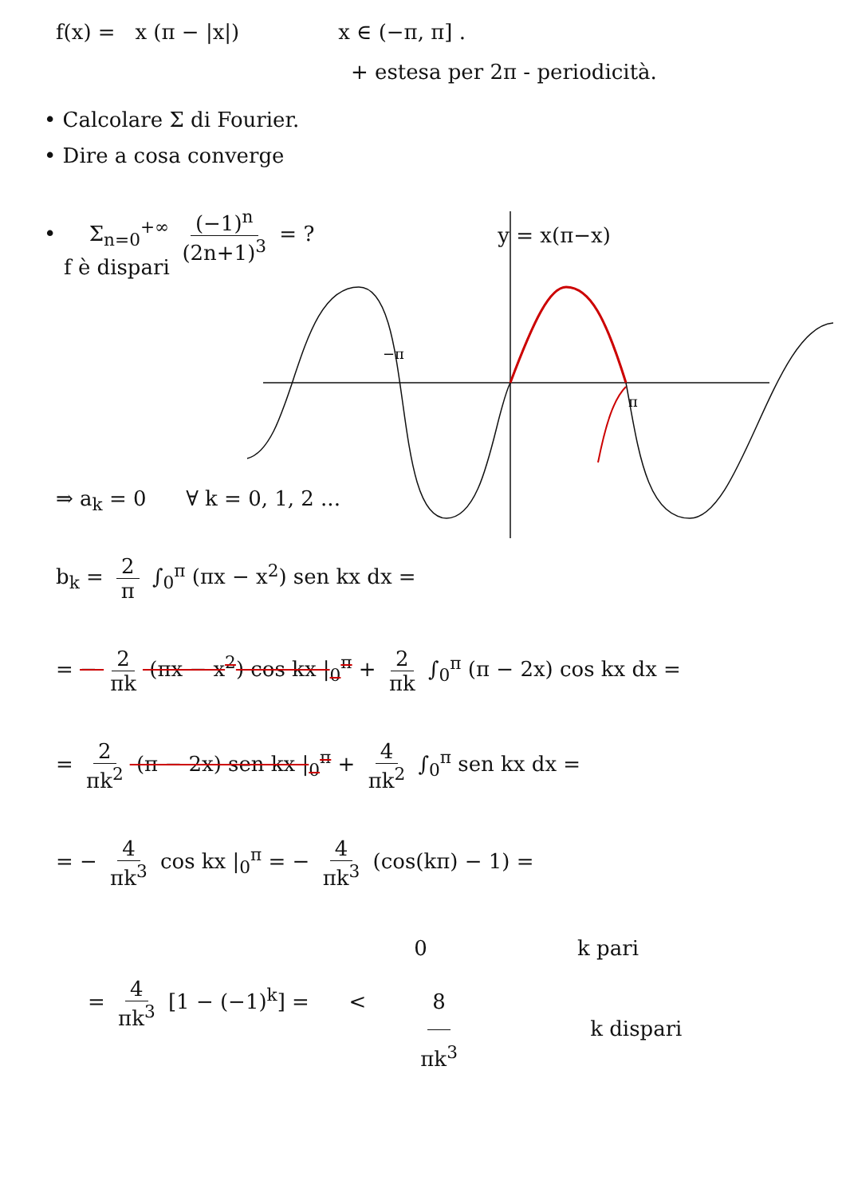f(x) = x (π − |x|) x ∈ (−π, π] .
+ estesa per 2π - periodicità.
• Calcolare Σ di Fourier.
• Dire a cosa converge
• Σ<sub>n=0</sub><sup>+∞</sup> (−1)<sup>n</sup> (2n+1)<sup>3</sup> = ? y = x(π−x)
−π
π
f è dispari
⇒ a<sub>k</sub> = 0 ∀ k = 0, 1, 2 ...
b<sub>k</sub> = 2 π ∫<sub>0</sub><sup>π</sup> (πx − x<sup>2</sup>) sen kx dx =
= − 2 πk (πx − x<sup>2</sup>) cos kx |<sub>0</sub><sup>π</sup> + 2 πk ∫<sub>0</sub><sup>π</sup> (π − 2x) cos kx dx =
= 2 πk<sup>2</sup> (π − 2x) sen kx |<sub>0</sub><sup>π</sup> + 4 πk<sup>2</sup> ∫<sub>0</sub><sup>π</sup> sen kx dx =
= − 4 πk<sup>3</sup> cos kx |<sub>0</sub><sup>π</sup> = − 4 πk<sup>3</sup> (cos(kπ) − 1) =
= 4 πk<sup>3</sup> [1 − (−1)<sup>k</sup>] = <
0 k pari
8 πk<sup>3</sup> k dispari